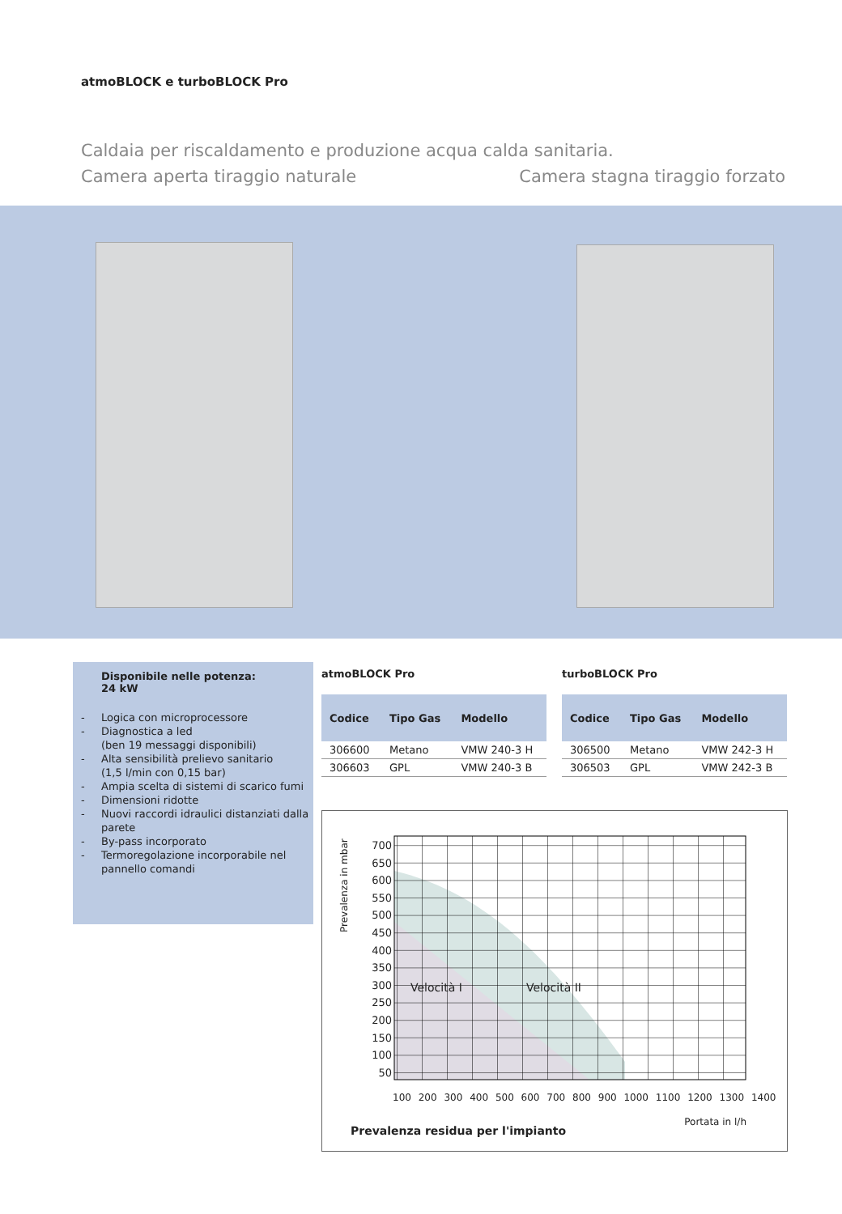atmoBLOCK e turboBLOCK Pro
Caldaia per riscaldamento e produzione acqua calda sanitaria.
Camera aperta tiraggio naturale Camera stagna tiraggio forzato
Disponibile nelle potenza:
24 kW
- Logica con microprocessore
- Diagnostica a led
(ben 19 messaggi disponibili)
- Alta sensibilità prelievo sanitario
(1,5 l/min con 0,15 bar)
- Ampia scelta di sistemi di scarico fumi
- Dimensioni ridotte
- Nuovi raccordi idraulici distanziati dalla parete
- By-pass incorporato
- Termoregolazione incorporabile nel pannello comandi
atmoBLOCK Pro
| Codice | Tipo Gas | Modello |
| --- | --- | --- |
| 306600 | Metano | VMW 240-3 H |
| 306603 | GPL | VMW 240-3 B |
turboBLOCK Pro
| Codice | Tipo Gas | Modello |
| --- | --- | --- |
| 306500 | Metano | VMW 242-3 H |
| 306503 | GPL | VMW 242-3 B |
Prevalenza in mbar
700 650 600 550 500 450 400 350 300 250 200 150 100 50
Velocità I Velocità II
100 200 300 400 500 600 700 800 900 1000 1100 1200 1300 1400
Portata in l/h
Prevalenza residua per l'impianto